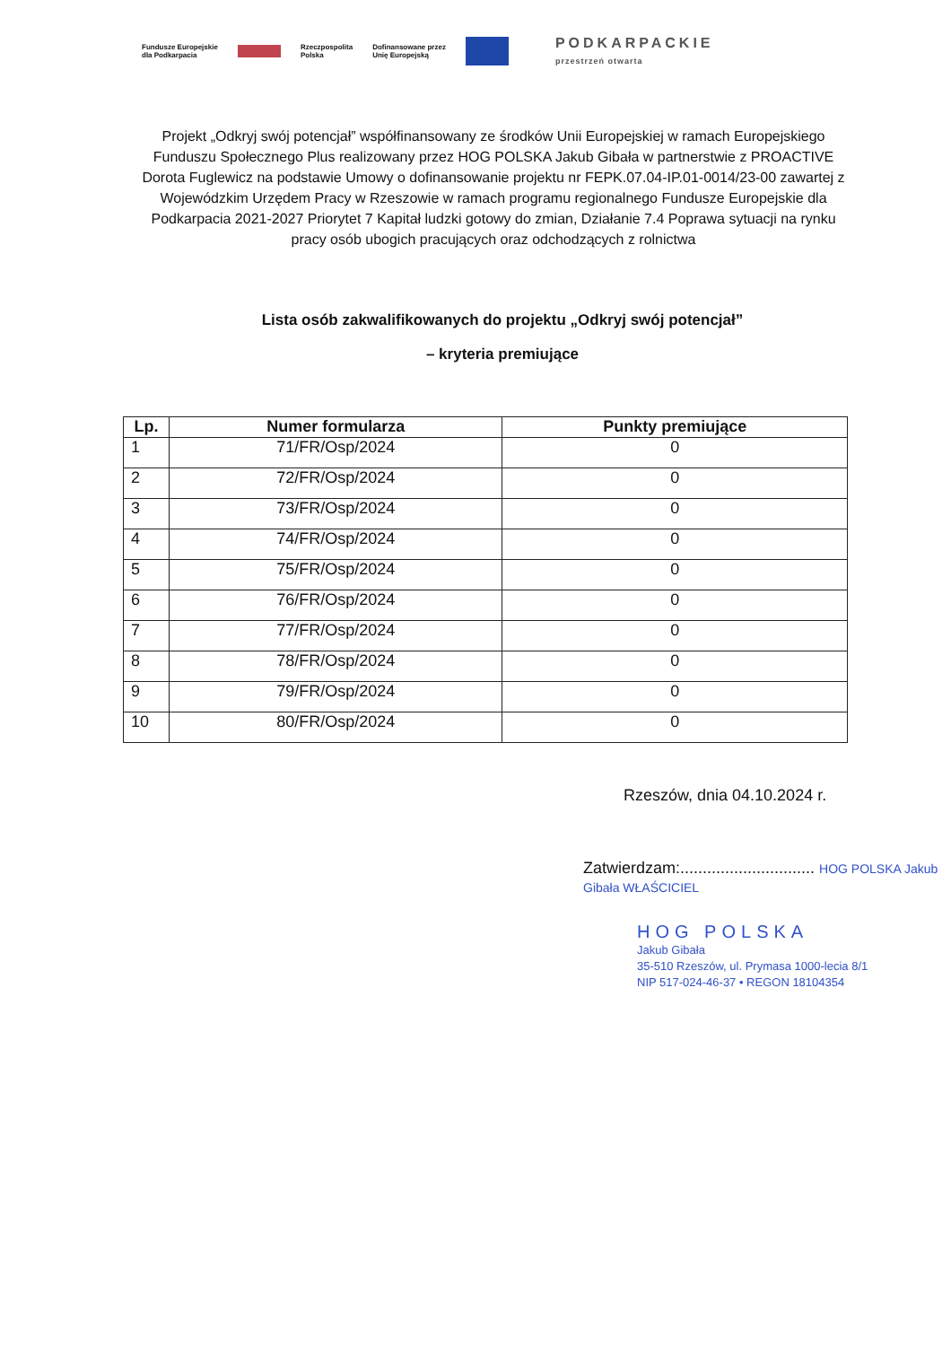Fundusze Europejskie
dla Podkarpacia Rzeczpospolita
Polska Dofinansowane przez
Unię Europejską PODKARPACKIE
przestrzeń otwarta
Projekt „Odkryj swój potencjał” współfinansowany ze środków Unii Europejskiej w ramach Europejskiego Funduszu Społecznego Plus realizowany przez HOG POLSKA Jakub Gibała w partnerstwie z PROACTIVE Dorota Fuglewicz na podstawie Umowy o dofinansowanie projektu nr FEPK.07.04-IP.01-0014/23-00 zawartej z Wojewódzkim Urzędem Pracy w Rzeszowie w ramach programu regionalnego Fundusze Europejskie dla Podkarpacia 2021-2027 Priorytet 7 Kapitał ludzki gotowy do zmian, Działanie 7.4 Poprawa sytuacji na rynku pracy osób ubogich pracujących oraz odchodzących z rolnictwa
Lista osób zakwalifikowanych do projektu „Odkryj swój potencjał”
– kryteria premiujące
| Lp. | Numer formularza | Punkty premiujące |
| --- | --- | --- |
| 1 | 71/FR/Osp/2024 | 0 |
| 2 | 72/FR/Osp/2024 | 0 |
| 3 | 73/FR/Osp/2024 | 0 |
| 4 | 74/FR/Osp/2024 | 0 |
| 5 | 75/FR/Osp/2024 | 0 |
| 6 | 76/FR/Osp/2024 | 0 |
| 7 | 77/FR/Osp/2024 | 0 |
| 8 | 78/FR/Osp/2024 | 0 |
| 9 | 79/FR/Osp/2024 | 0 |
| 10 | 80/FR/Osp/2024 | 0 |
Rzeszów, dnia 04.10.2024 r.
Zatwierdzam:.............................. HOG POLSKA Jakub Gibała WŁAŚCICIEL
HOG POLSKA
Jakub Gibała
35-510 Rzeszów, ul. Prymasa 1000-lecia 8/1
NIP 517-024-46-37 • REGON 18104354